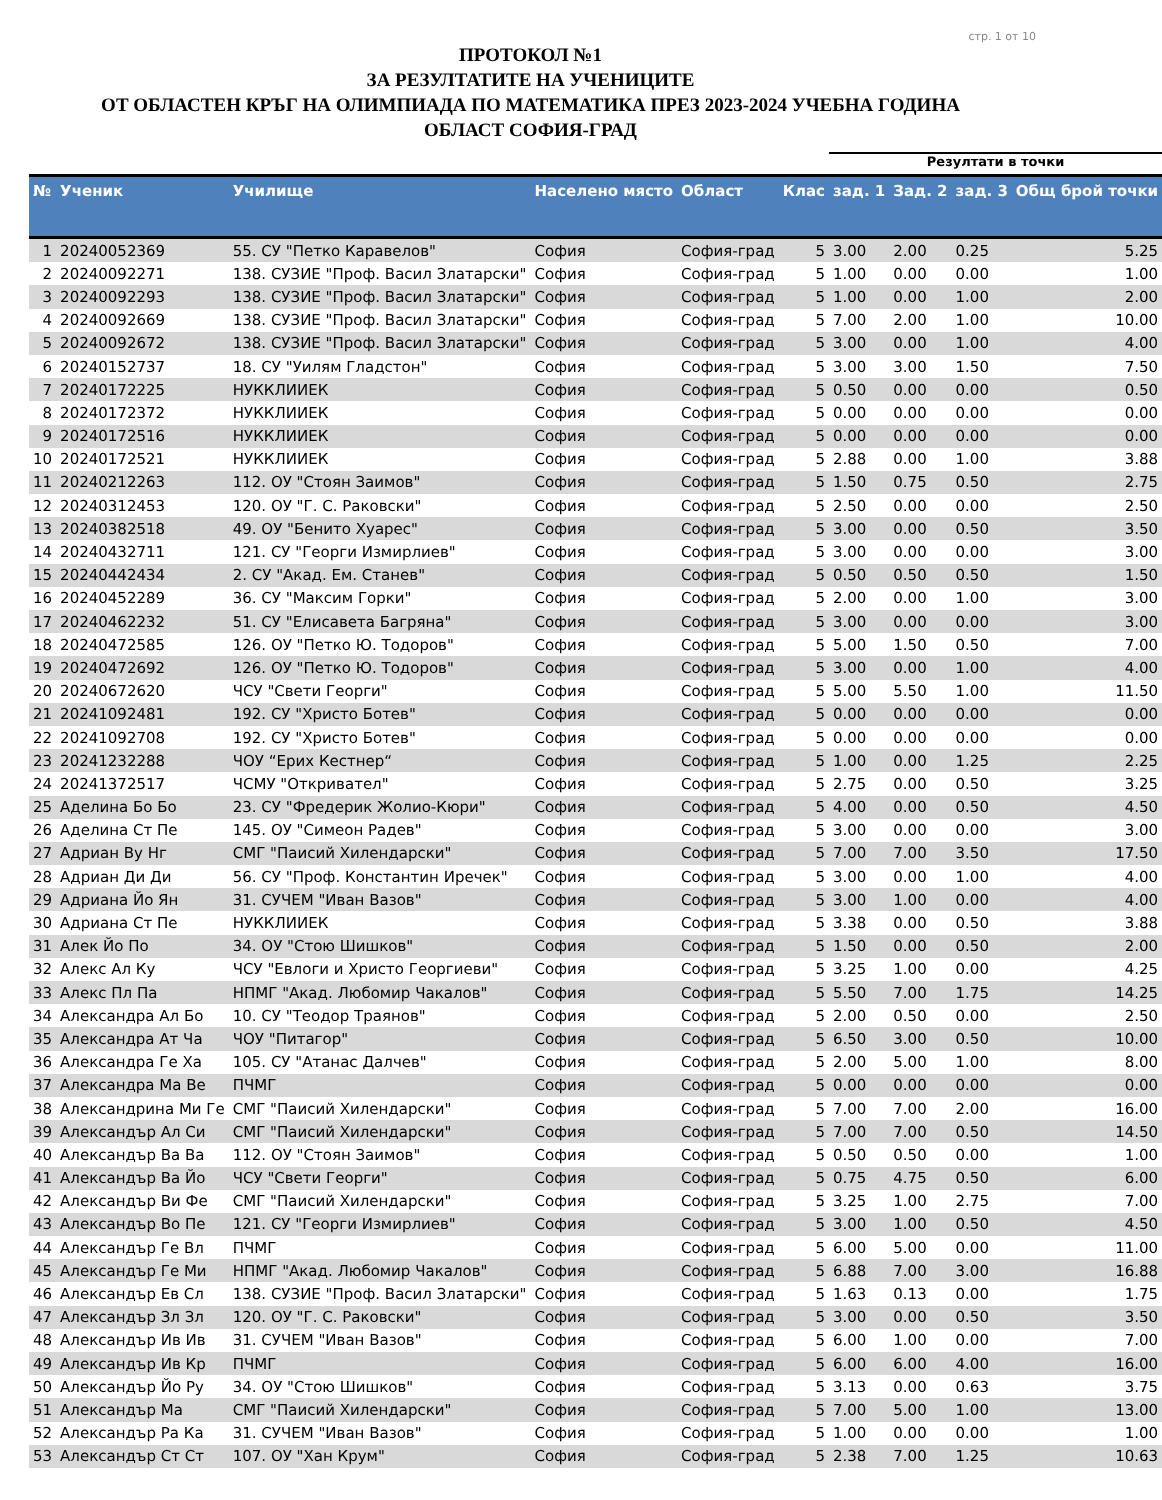стр. 1 от 10
ПРОТОКОЛ №1
ЗА РЕЗУЛТАТИТЕ НА УЧЕНИЦИТЕ
ОТ ОБЛАСТЕН КРЪГ НА ОЛИМПИАДА ПО МАТЕМАТИКА ПРЕЗ 2023-2024 УЧЕБНА ГОДИНА
ОБЛАСТ СОФИЯ-ГРАД
| | | | | | | Резултати в точки | | | |
| --- | --- | --- | --- | --- | --- | --- | --- | --- | --- |
| № | Ученик | Училище | Населено място | Област | Клас | зад. 1 | Зад. 2 | зад. 3 | Общ брой точки |
| 1 | 20240052369 | 55. СУ "Петко Каравелов" | София | София-град | 5 | 3.00 | 2.00 | 0.25 | 5.25 |
| 2 | 20240092271 | 138. СУЗИЕ "Проф. Васил Златарски" | София | София-град | 5 | 1.00 | 0.00 | 0.00 | 1.00 |
| 3 | 20240092293 | 138. СУЗИЕ "Проф. Васил Златарски" | София | София-град | 5 | 1.00 | 0.00 | 1.00 | 2.00 |
| 4 | 20240092669 | 138. СУЗИЕ "Проф. Васил Златарски" | София | София-град | 5 | 7.00 | 2.00 | 1.00 | 10.00 |
| 5 | 20240092672 | 138. СУЗИЕ "Проф. Васил Златарски" | София | София-град | 5 | 3.00 | 0.00 | 1.00 | 4.00 |
| 6 | 20240152737 | 18. СУ "Уилям Гладстон" | София | София-град | 5 | 3.00 | 3.00 | 1.50 | 7.50 |
| 7 | 20240172225 | НУККЛИИЕК | София | София-град | 5 | 0.50 | 0.00 | 0.00 | 0.50 |
| 8 | 20240172372 | НУККЛИИЕК | София | София-град | 5 | 0.00 | 0.00 | 0.00 | 0.00 |
| 9 | 20240172516 | НУККЛИИЕК | София | София-град | 5 | 0.00 | 0.00 | 0.00 | 0.00 |
| 10 | 20240172521 | НУККЛИИЕК | София | София-град | 5 | 2.88 | 0.00 | 1.00 | 3.88 |
| 11 | 20240212263 | 112. ОУ "Стоян Заимов" | София | София-град | 5 | 1.50 | 0.75 | 0.50 | 2.75 |
| 12 | 20240312453 | 120. ОУ "Г. С. Раковски" | София | София-град | 5 | 2.50 | 0.00 | 0.00 | 2.50 |
| 13 | 20240382518 | 49. ОУ "Бенито Хуарес" | София | София-град | 5 | 3.00 | 0.00 | 0.50 | 3.50 |
| 14 | 20240432711 | 121. СУ "Георги Измирлиев" | София | София-град | 5 | 3.00 | 0.00 | 0.00 | 3.00 |
| 15 | 20240442434 | 2. СУ "Акад. Ем. Станев" | София | София-град | 5 | 0.50 | 0.50 | 0.50 | 1.50 |
| 16 | 20240452289 | 36. СУ "Максим Горки" | София | София-град | 5 | 2.00 | 0.00 | 1.00 | 3.00 |
| 17 | 20240462232 | 51. СУ "Елисавета Багряна" | София | София-град | 5 | 3.00 | 0.00 | 0.00 | 3.00 |
| 18 | 20240472585 | 126. ОУ "Петко Ю. Тодоров" | София | София-град | 5 | 5.00 | 1.50 | 0.50 | 7.00 |
| 19 | 20240472692 | 126. ОУ "Петко Ю. Тодоров" | София | София-град | 5 | 3.00 | 0.00 | 1.00 | 4.00 |
| 20 | 20240672620 | ЧСУ "Свети Георги" | София | София-град | 5 | 5.00 | 5.50 | 1.00 | 11.50 |
| 21 | 20241092481 | 192. СУ "Христо Ботев" | София | София-град | 5 | 0.00 | 0.00 | 0.00 | 0.00 |
| 22 | 20241092708 | 192. СУ "Христо Ботев" | София | София-град | 5 | 0.00 | 0.00 | 0.00 | 0.00 |
| 23 | 20241232288 | ЧОУ “Ерих Кестнер“ | София | София-град | 5 | 1.00 | 0.00 | 1.25 | 2.25 |
| 24 | 20241372517 | ЧСМУ "Откривател" | София | София-град | 5 | 2.75 | 0.00 | 0.50 | 3.25 |
| 25 | Аделина Бо Бо | 23. СУ "Фредерик Жолио-Кюри" | София | София-град | 5 | 4.00 | 0.00 | 0.50 | 4.50 |
| 26 | Аделина Ст Пе | 145. ОУ "Симеон Радев" | София | София-град | 5 | 3.00 | 0.00 | 0.00 | 3.00 |
| 27 | Адриан Ву Нг | СМГ "Паисий Хилендарски" | София | София-град | 5 | 7.00 | 7.00 | 3.50 | 17.50 |
| 28 | Адриан Ди Ди | 56. СУ "Проф. Константин Иречек" | София | София-град | 5 | 3.00 | 0.00 | 1.00 | 4.00 |
| 29 | Адриана Йо Ян | 31. СУЧЕМ "Иван Вазов" | София | София-град | 5 | 3.00 | 1.00 | 0.00 | 4.00 |
| 30 | Адриана Ст Пе | НУККЛИИЕК | София | София-град | 5 | 3.38 | 0.00 | 0.50 | 3.88 |
| 31 | Алек Йо По | 34. ОУ "Стою Шишков" | София | София-град | 5 | 1.50 | 0.00 | 0.50 | 2.00 |
| 32 | Алекс Ал Ку | ЧСУ "Евлоги и Христо Георгиеви" | София | София-град | 5 | 3.25 | 1.00 | 0.00 | 4.25 |
| 33 | Алекс Пл Па | НПМГ "Акад. Любомир Чакалов" | София | София-град | 5 | 5.50 | 7.00 | 1.75 | 14.25 |
| 34 | Александра Ал Бо | 10. СУ "Теодор Траянов" | София | София-град | 5 | 2.00 | 0.50 | 0.00 | 2.50 |
| 35 | Александра Ат Ча | ЧОУ "Питагор" | София | София-град | 5 | 6.50 | 3.00 | 0.50 | 10.00 |
| 36 | Александра Ге Ха | 105. СУ "Атанас Далчев" | София | София-град | 5 | 2.00 | 5.00 | 1.00 | 8.00 |
| 37 | Александра Ма Ве | ПЧМГ | София | София-град | 5 | 0.00 | 0.00 | 0.00 | 0.00 |
| 38 | Александрина Ми Ге | СМГ "Паисий Хилендарски" | София | София-град | 5 | 7.00 | 7.00 | 2.00 | 16.00 |
| 39 | Александър Ал Си | СМГ "Паисий Хилендарски" | София | София-град | 5 | 7.00 | 7.00 | 0.50 | 14.50 |
| 40 | Александър Ва Ва | 112. ОУ "Стоян Заимов" | София | София-град | 5 | 0.50 | 0.50 | 0.00 | 1.00 |
| 41 | Александър Ва Йо | ЧСУ "Свети Георги" | София | София-град | 5 | 0.75 | 4.75 | 0.50 | 6.00 |
| 42 | Александър Ви Фе | СМГ "Паисий Хилендарски" | София | София-град | 5 | 3.25 | 1.00 | 2.75 | 7.00 |
| 43 | Александър Во Пе | 121. СУ "Георги Измирлиев" | София | София-град | 5 | 3.00 | 1.00 | 0.50 | 4.50 |
| 44 | Александър Ге Вл | ПЧМГ | София | София-град | 5 | 6.00 | 5.00 | 0.00 | 11.00 |
| 45 | Александър Ге Ми | НПМГ "Акад. Любомир Чакалов" | София | София-град | 5 | 6.88 | 7.00 | 3.00 | 16.88 |
| 46 | Александър Ев Сл | 138. СУЗИЕ "Проф. Васил Златарски" | София | София-град | 5 | 1.63 | 0.13 | 0.00 | 1.75 |
| 47 | Александър Зл Зл | 120. ОУ "Г. С. Раковски" | София | София-град | 5 | 3.00 | 0.00 | 0.50 | 3.50 |
| 48 | Александър Ив Ив | 31. СУЧЕМ "Иван Вазов" | София | София-град | 5 | 6.00 | 1.00 | 0.00 | 7.00 |
| 49 | Александър Ив Кр | ПЧМГ | София | София-град | 5 | 6.00 | 6.00 | 4.00 | 16.00 |
| 50 | Александър Йо Ру | 34. ОУ "Стою Шишков" | София | София-град | 5 | 3.13 | 0.00 | 0.63 | 3.75 |
| 51 | Александър Ма | СМГ "Паисий Хилендарски" | София | София-град | 5 | 7.00 | 5.00 | 1.00 | 13.00 |
| 52 | Александър Ра Ка | 31. СУЧЕМ "Иван Вазов" | София | София-град | 5 | 1.00 | 0.00 | 0.00 | 1.00 |
| 53 | Александър Ст Ст | 107. ОУ "Хан Крум" | София | София-град | 5 | 2.38 | 7.00 | 1.25 | 10.63 |